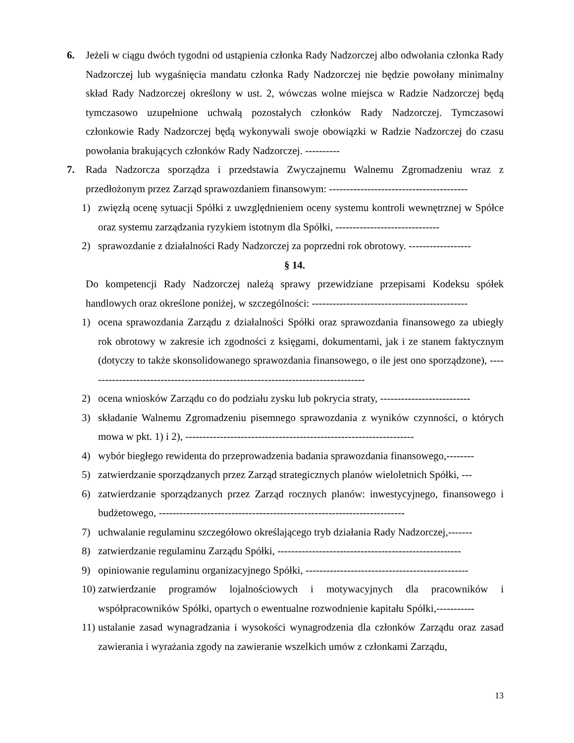6. Jeżeli w ciągu dwóch tygodni od ustąpienia członka Rady Nadzorczej albo odwołania członka Rady Nadzorczej lub wygaśnięcia mandatu członka Rady Nadzorczej nie będzie powołany minimalny skład Rady Nadzorczej określony w ust. 2, wówczas wolne miejsca w Radzie Nadzorczej będą tymczasowo uzupełnione uchwałą pozostałych członków Rady Nadzorczej. Tymczasowi członkowie Rady Nadzorczej będą wykonywali swoje obowiązki w Radzie Nadzorczej do czasu powołania brakujących członków Rady Nadzorczej. ----------
7. Rada Nadzorcza sporządza i przedstawia Zwyczajnemu Walnemu Zgromadzeniu wraz z przedłożonym przez Zarząd sprawozdaniem finansowym: ----------------------------------------
1) zwięzłą ocenę sytuacji Spółki z uwzględnieniem oceny systemu kontroli wewnętrznej w Spółce oraz systemu zarządzania ryzykiem istotnym dla Spółki, ------------------------------
2) sprawozdanie z działalności Rady Nadzorczej za poprzedni rok obrotowy. ------------------
§ 14.
Do kompetencji Rady Nadzorczej należą sprawy przewidziane przepisami Kodeksu spółek handlowych oraz określone poniżej, w szczególności: ---------------------------------------------
1) ocena sprawozdania Zarządu z działalności Spółki oraz sprawozdania finansowego za ubiegły rok obrotowy w zakresie ich zgodności z księgami, dokumentami, jak i ze stanem faktycznym (dotyczy to także skonsolidowanego sprawozdania finansowego, o ile jest ono sporządzone), ---------------------------------------------------------------------------------
2) ocena wniosków Zarządu co do podziału zysku lub pokrycia straty, --------------------------
3) składanie Walnemu Zgromadzeniu pisemnego sprawozdania z wyników czynności, o których mowa w pkt. 1) i 2), ------------------------------------------------------------------
4) wybór biegłego rewidenta do przeprowadzenia badania sprawozdania finansowego,--------
5) zatwierdzanie sporządzanych przez Zarząd strategicznych planów wieloletnich Spółki, ---
6) zatwierdzanie sporządzanych przez Zarząd rocznych planów: inwestycyjnego, finansowego i budżetowego, -----------------------------------------------------------------------
7) uchwalanie regulaminu szczegółowo określającego tryb działania Rady Nadzorczej,-------
8) zatwierdzanie regulaminu Zarządu Spółki, -----------------------------------------------------
9) opiniowanie regulaminu organizacyjnego Spółki, -----------------------------------------------
10)
zatwierdzanie programów lojalnościowych i motywacyjnych dla pracowników i współpracowników Spółki, opartych o ewentualne rozwodnienie kapitału Spółki,-----------
11)
ustalanie zasad wynagradzania i wysokości wynagrodzenia dla członków Zarządu oraz zasad zawierania i wyrażania zgody na zawieranie wszelkich umów z członkami Zarządu,
13